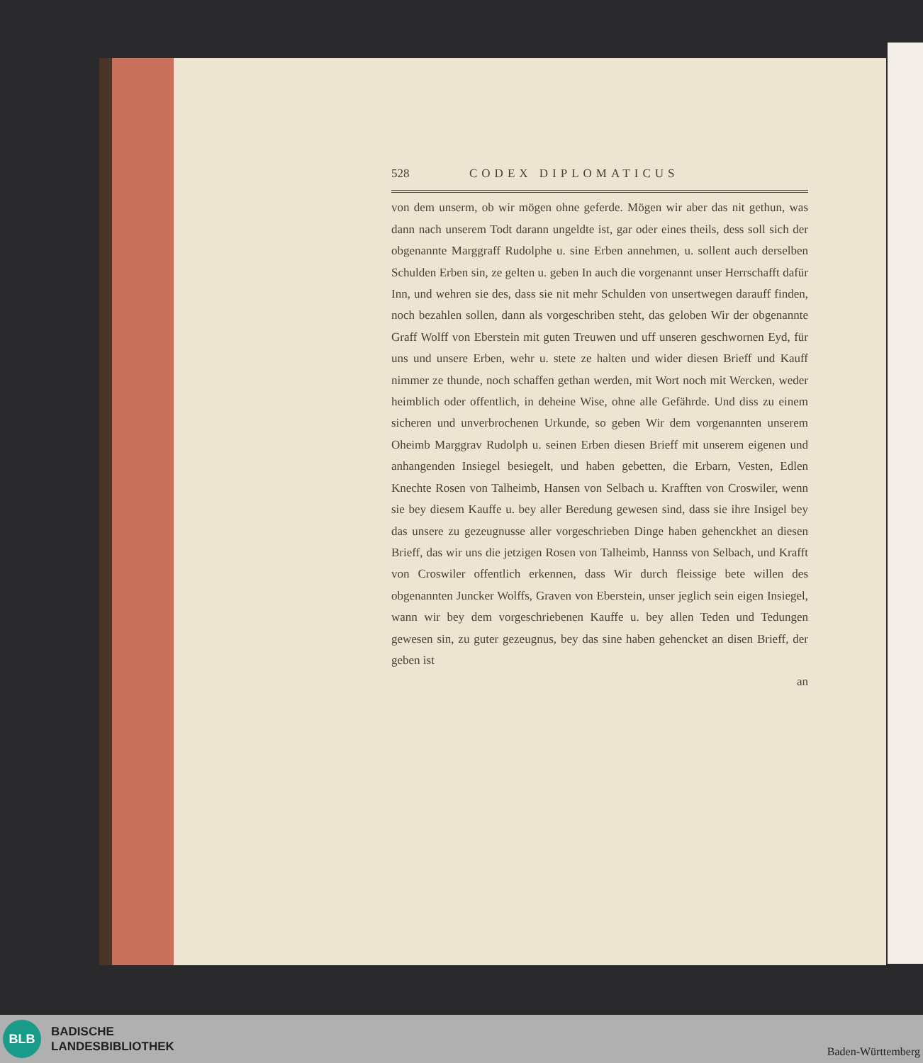528 CODEX DIPLOMATICUS
von dem unserm, ob wir mögen ohne geferde. Mögen wir aber das nit gethun, was dann nach unserem Todt darann ungeldte ist, gar oder eines theils, dess soll sich der obgenannte Marggraff Rudolphe u. sine Erben annehmen, u. sollent auch derselben Schulden Erben sin, ze gelten u. geben In auch die vorgenannt unser Herrschafft dafür Inn, und wehren sie des, dass sie nit mehr Schulden von unsertwegen darauff finden, noch bezahlen sollen, dann als vorgeschriben steht, das gelo­ben Wir der obgenannte Graff Wolff von Eberstein mit guten Treuwen und uff unseren geschwornen Eyd, für uns und unsere Erben, wehr u. stete ze halten und wider diesen Brieff und Kauff nimmer ze thunde, noch schaffen gethan werden, mit Wort noch mit Wercken, weder heimblich oder offentlich, in deheine Wise, ohne alle Gefährde. Und diss zu einem sicheren und unverbrochenen Urkunde, so geben Wir dem vorgenannten unserem Oheimb Marggrav Rudolph u. seinen Erben diesen Brieff mit unserem eigenen und anhangenden Insiegel besiegelt, und ha­ben gebetten, die Erbarn, Vesten, Edlen Knechte Rosen von Talheimb, Hansen von Selbach u. Krafften von Croswiler, wenn sie bey diesem Kauffe u. bey aller Beredung gewesen sind, dass sie ihre Insigel bey das unsere zu gezeugnusse aller vorgeschrieben Dinge haben gehenckhet an diesen Brieff, das wir uns die jetzigen Rosen von Talheimb, Hannss von Selbach, und Krafft von Croswiler offentlich erkennen, dass Wir durch fleissige bete willen des obgenannten Juncker Wolffs, Graven von Eber­stein, unser jeglich sein eigen Insiegel, wann wir bey dem vorgeschrie­benen Kauffe u. bey allen Teden und Tedungen gewesen sin, zu guter gezeugnus, bey das sine haben gehencket an disen Brieff, der geben ist
an
BLB
BADISCHE
LANDESBIBLIOTHEK
Baden-Württemberg